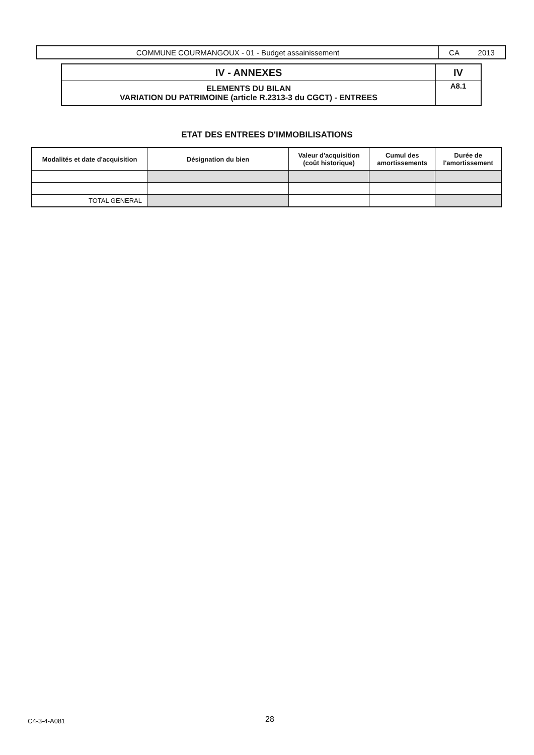| COMMUNE COURMANGOUX - 01 - Budget assainissement | CA 2013 |
| IV - ANNEXES | IV |
| ELEMENTS DU BILAN VARIATION DU PATRIMOINE (article R.2313-3 du CGCT) - ENTREES | A8.1 |
ETAT DES ENTREES D'IMMOBILISATIONS
| Modalités et date d'acquisition | Désignation du bien | Valeur d'acquisition (coût historique) | Cumul des amortissements | Durée de l'amortissement |
| --- | --- | --- | --- | --- |
| TOTAL GENERAL | | | | |
C4-3-4-A081 28